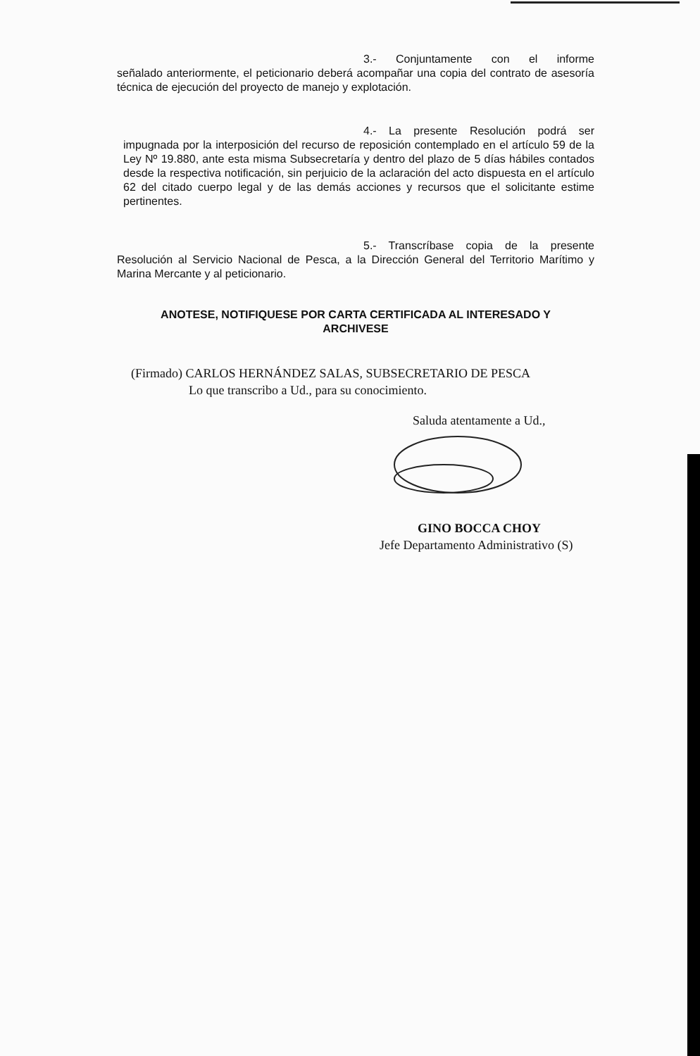3.- Conjuntamente con el informe
señalado anteriormente, el peticionario deberá acompañar una copia del contrato de asesoría técnica de ejecución del proyecto de manejo y explotación.
4.- La presente Resolución podrá ser
impugnada por la interposición del recurso de reposición contemplado en el artículo 59 de la Ley Nº 19.880, ante esta misma Subsecretaría y dentro del plazo de 5 días hábiles contados desde la respectiva notificación, sin perjuicio de la aclaración del acto dispuesta en el artículo 62 del citado cuerpo legal y de las demás acciones y recursos que el solicitante estime pertinentes.
5.- Transcríbase copia de la presente
Resolución al Servicio Nacional de Pesca, a la Dirección General del Territorio Marítimo y Marina Mercante y al peticionario.
ANOTESE, NOTIFIQUESE POR CARTA CERTIFICADA AL INTERESADO Y ARCHIVESE
(Firmado) CARLOS HERNÁNDEZ SALAS, SUBSECRETARIO DE PESCA
Lo que transcribo a Ud., para su conocimiento.
Saluda atentamente a Ud.,
GINO BOCCA CHOY
Jefe Departamento Administrativo (S)